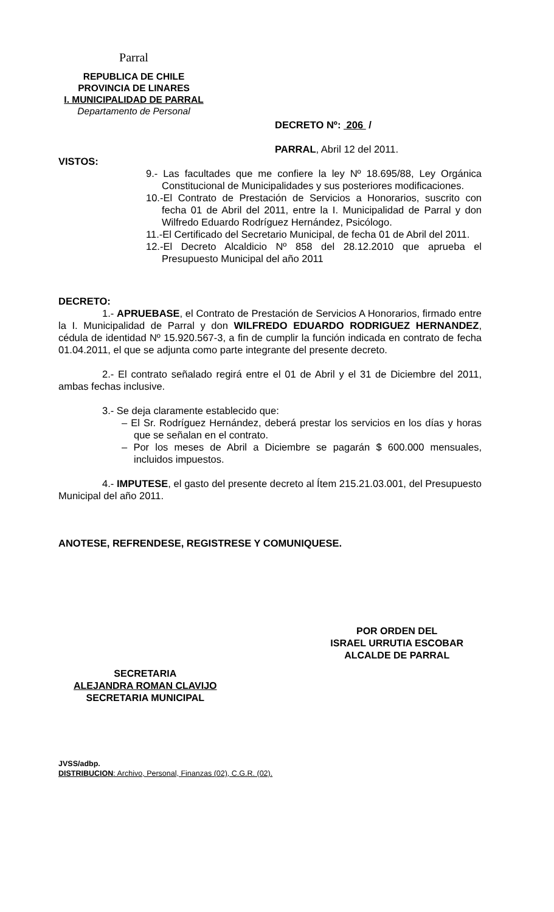Parral
REPUBLICA DE CHILE
PROVINCIA DE LINARES
I. MUNICIPALIDAD DE PARRAL
Departamento de Personal
DECRETO Nº: 206 /
PARRAL, Abril 12 del 2011.
VISTOS:
9.- Las facultades que me confiere la ley Nº 18.695/88, Ley Orgánica Constitucional de Municipalidades y sus posteriores modificaciones.
10.-El Contrato de Prestación de Servicios a Honorarios, suscrito con fecha 01 de Abril del 2011, entre la I. Municipalidad de Parral y don Wilfredo Eduardo Rodríguez Hernández, Psicólogo.
11.-El Certificado del Secretario Municipal, de fecha 01 de Abril del 2011.
12.-El Decreto Alcaldicio Nº 858 del 28.12.2010 que aprueba el Presupuesto Municipal del año 2011
DECRETO:
1.- APRUEBASE, el Contrato de Prestación de Servicios A Honorarios, firmado entre la I. Municipalidad de Parral y don WILFREDO EDUARDO RODRIGUEZ HERNANDEZ, cédula de identidad Nº 15.920.567-3, a fin de cumplir la función indicada en contrato de fecha 01.04.2011, el que se adjunta como parte integrante del presente decreto.
2.- El contrato señalado regirá entre el 01 de Abril y el 31 de Diciembre del 2011, ambas fechas inclusive.
3.- Se deja claramente establecido que:
– El Sr. Rodríguez Hernández, deberá prestar los servicios en los días y horas que se señalan en el contrato.
– Por los meses de Abril a Diciembre se pagarán $ 600.000 mensuales, incluidos impuestos.
4.- IMPUTESE, el gasto del presente decreto al Ítem 215.21.03.001, del Presupuesto Municipal del año 2011.
ANOTESE, REFRENDESE, REGISTRESE Y COMUNIQUESE.
SECRETARIA
ALEJANDRA ROMAN CLAVIJO
SECRETARIA MUNICIPAL
POR ORDEN DEL
ISRAEL URRUTIA ESCOBAR
ALCALDE DE PARRAL
JVSS/adbp.
DISTRIBUCION: Archivo, Personal, Finanzas (02), C.G.R. (02).